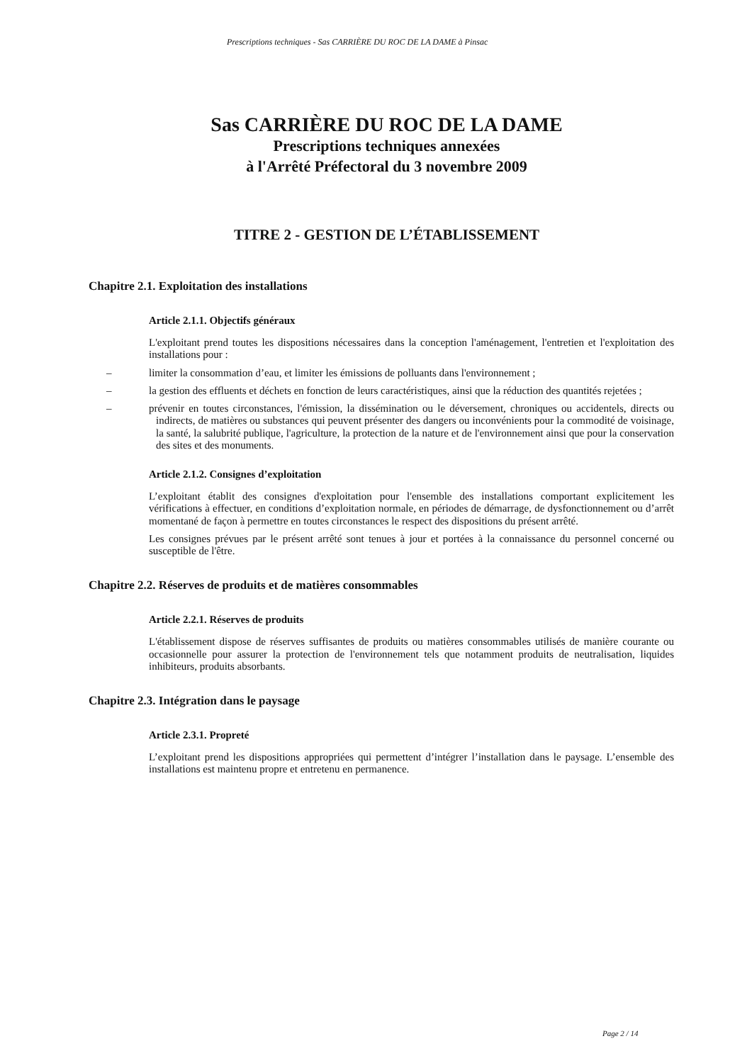Prescriptions techniques - Sas CARRIÈRE DU ROC DE LA DAME à Pinsac
Sas CARRIÈRE DU ROC DE LA DAME
Prescriptions techniques annexées
à l'Arrêté Préfectoral du 3 novembre 2009
TITRE 2 - GESTION DE L’ÉTABLISSEMENT
Chapitre 2.1. Exploitation des installations
Article 2.1.1. Objectifs généraux
L'exploitant prend toutes les dispositions nécessaires dans la conception l'aménagement, l'entretien et l'exploitation des installations pour :
– limiter la consommation d’eau, et limiter les émissions de polluants dans l'environnement ;
– la gestion des effluents et déchets en fonction de leurs caractéristiques, ainsi que la réduction des quantités rejetées ;
– prévenir en toutes circonstances, l'émission, la dissémination ou le déversement, chroniques ou accidentels, directs ou indirects, de matières ou substances qui peuvent présenter des dangers ou inconvénients pour la commodité de voisinage, la santé, la salubrité publique, l'agriculture, la protection de la nature et de l'environnement ainsi que pour la conservation des sites et des monuments.
Article 2.1.2. Consignes d’exploitation
L’exploitant établit des consignes d'exploitation pour l'ensemble des installations comportant explicitement les vérifications à effectuer, en conditions d’exploitation normale, en périodes de démarrage, de dysfonctionnement ou d’arrêt momentané de façon à permettre en toutes circonstances le respect des dispositions du présent arrêté.
Les consignes prévues par le présent arrêté sont tenues à jour et portées à la connaissance du personnel concerné ou susceptible de l'être.
Chapitre 2.2. Réserves de produits et de matières consommables
Article 2.2.1. Réserves de produits
L'établissement dispose de réserves suffisantes de produits ou matières consommables utilisés de manière courante ou occasionnelle pour assurer la protection de l'environnement tels que notamment produits de neutralisation, liquides inhibiteurs, produits absorbants.
Chapitre 2.3. Intégration dans le paysage
Article 2.3.1. Propreté
L’exploitant prend les dispositions appropriées qui permettent d’intégrer l’installation dans le paysage. L’ensemble des installations est maintenu propre et entretenu en permanence.
Page 2 / 14